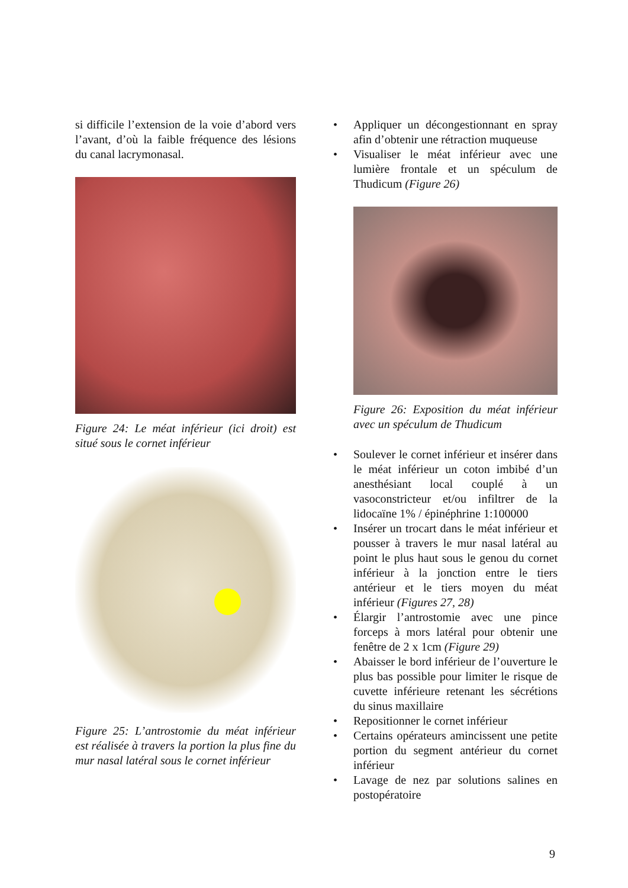si difficile l’extension de la voie d’abord vers l’avant, d’où la faible fréquence des lésions du canal lacrymonasal.
Figure 24: Le méat inférieur (ici droit) est situé sous le cornet inférieur
Figure 25: L’antrostomie du méat inférieur est réalisée à travers la portion la plus fine du mur nasal latéral sous le cornet inférieur
• Appliquer un décongestionnant en spray afin d’obtenir une rétraction muqueuse
• Visualiser le méat inférieur avec une lumière frontale et un spéculum de Thudicum (Figure 26)
Figure 26: Exposition du méat inférieur avec un spéculum de Thudicum
• Soulever le cornet inférieur et insérer dans le méat inférieur un coton imbibé d’un anesthésiant local couplé à un vasoconstricteur et/ou infiltrer de la lidocaïne 1% / épinéphrine 1:100000
• Insérer un trocart dans le méat inférieur et pousser à travers le mur nasal latéral au point le plus haut sous le genou du cornet inférieur à la jonction entre le tiers antérieur et le tiers moyen du méat inférieur (Figures 27, 28)
• Élargir l’antrostomie avec une pince forceps à mors latéral pour obtenir une fenêtre de 2 x 1cm (Figure 29)
• Abaisser le bord inférieur de l’ouverture le plus bas possible pour limiter le risque de cuvette inférieure retenant les sécrétions du sinus maxillaire
• Repositionner le cornet inférieur
• Certains opérateurs amincissent une petite portion du segment antérieur du cornet inférieur
• Lavage de nez par solutions salines en postopératoire
9